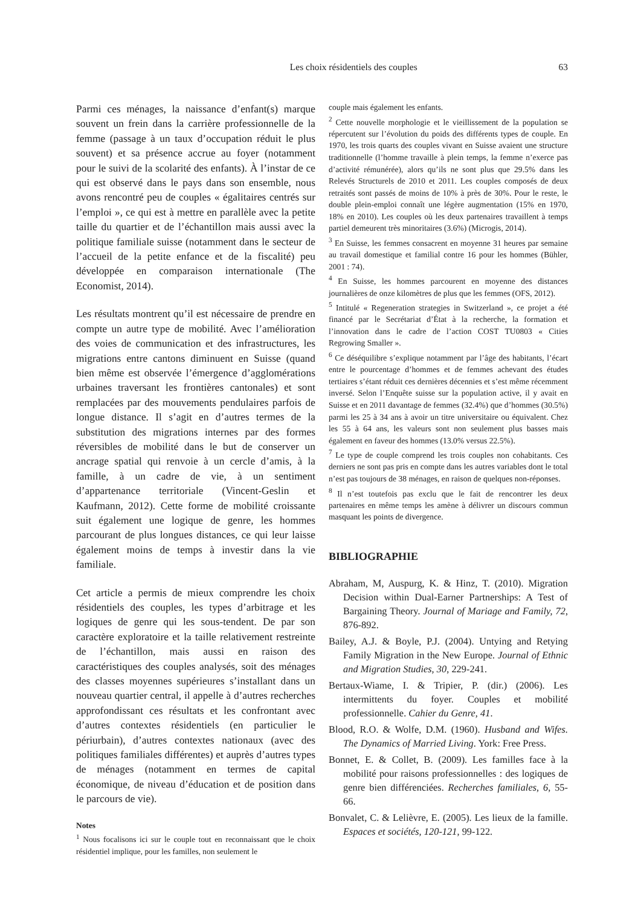Les choix résidentiels des couples 63
Parmi ces ménages, la naissance d’enfant(s) marque souvent un frein dans la carrière professionnelle de la femme (passage à un taux d’occupation réduit le plus souvent) et sa présence accrue au foyer (notamment pour le suivi de la scolarité des enfants). À l’instar de ce qui est observé dans le pays dans son ensemble, nous avons rencontré peu de couples « égalitaires centrés sur l’emploi », ce qui est à mettre en parallèle avec la petite taille du quartier et de l’échantillon mais aussi avec la politique familiale suisse (notamment dans le secteur de l’accueil de la petite enfance et de la fiscalité) peu développée en comparaison internationale (The Economist, 2014).
Les résultats montrent qu’il est nécessaire de prendre en compte un autre type de mobilité. Avec l’amélioration des voies de communication et des infrastructures, les migrations entre cantons diminuent en Suisse (quand bien même est observée l’émergence d’agglomérations urbaines traversant les frontières cantonales) et sont remplacées par des mouvements pendulaires parfois de longue distance. Il s’agit en d’autres termes de la substitution des migrations internes par des formes réversibles de mobilité dans le but de conserver un ancrage spatial qui renvoie à un cercle d’amis, à la famille, à un cadre de vie, à un sentiment d’appartenance territoriale (Vincent-Geslin et Kaufmann, 2012). Cette forme de mobilité croissante suit également une logique de genre, les hommes parcourant de plus longues distances, ce qui leur laisse également moins de temps à investir dans la vie familiale.
Cet article a permis de mieux comprendre les choix résidentiels des couples, les types d’arbitrage et les logiques de genre qui les sous-tendent. De par son caractère exploratoire et la taille relativement restreinte de l’échantillon, mais aussi en raison des caractéristiques des couples analysés, soit des ménages des classes moyennes supérieures s’installant dans un nouveau quartier central, il appelle à d’autres recherches approfondissant ces résultats et les confrontant avec d’autres contextes résidentiels (en particulier le périurbain), d’autres contextes nationaux (avec des politiques familiales différentes) et auprès d’autres types de ménages (notamment en termes de capital économique, de niveau d’éducation et de position dans le parcours de vie).
Notes
<sup>1</sup> Nous focalisons ici sur le couple tout en reconnaissant que le choix résidentiel implique, pour les familles, non seulement le
couple mais également les enfants.
<sup>2</sup> Cette nouvelle morphologie et le vieillissement de la population se répercutent sur l’évolution du poids des différents types de couple. En 1970, les trois quarts des couples vivant en Suisse avaient une structure traditionnelle (l’homme travaille à plein temps, la femme n’exerce pas d’activité rémunérée), alors qu’ils ne sont plus que 29.5% dans les Relevés Structurels de 2010 et 2011. Les couples composés de deux retraités sont passés de moins de 10% à près de 30%. Pour le reste, le double plein-emploi connaît une légère augmentation (15% en 1970, 18% en 2010). Les couples où les deux partenaires travaillent à temps partiel demeurent très minoritaires (3.6%) (Microgis, 2014).
<sup>3</sup> En Suisse, les femmes consacrent en moyenne 31 heures par semaine au travail domestique et familial contre 16 pour les hommes (Bühler, 2001 : 74).
<sup>4</sup> En Suisse, les hommes parcourent en moyenne des distances journalières de onze kilomètres de plus que les femmes (OFS, 2012).
<sup>5</sup> Intitulé « Regeneration strategies in Switzerland », ce projet a été financé par le Secrétariat d’État à la recherche, la formation et l’innovation dans le cadre de l’action COST TU0803 « Cities Regrowing Smaller ».
<sup>6</sup> Ce déséquilibre s’explique notamment par l’âge des habitants, l’écart entre le pourcentage d’hommes et de femmes achevant des études tertiaires s’étant réduit ces dernières décennies et s’est même récemment inversé. Selon l’Enquête suisse sur la population active, il y avait en Suisse et en 2011 davantage de femmes (32.4%) que d’hommes (30.5%) parmi les 25 à 34 ans à avoir un titre universitaire ou équivalent. Chez les 55 à 64 ans, les valeurs sont non seulement plus basses mais également en faveur des hommes (13.0% versus 22.5%).
<sup>7</sup> Le type de couple comprend les trois couples non cohabitants. Ces derniers ne sont pas pris en compte dans les autres variables dont le total n’est pas toujours de 38 ménages, en raison de quelques non-réponses.
<sup>8</sup> Il n’est toutefois pas exclu que le fait de rencontrer les deux partenaires en même temps les amène à délivrer un discours commun masquant les points de divergence.
BIBLIOGRAPHIE
Abraham, M, Auspurg, K. & Hinz, T. (2010). Migration Decision within Dual-Earner Partnerships: A Test of Bargaining Theory. Journal of Mariage and Family, 72, 876-892.
Bailey, A.J. & Boyle, P.J. (2004). Untying and Retying Family Migration in the New Europe. Journal of Ethnic and Migration Studies, 30, 229-241.
Bertaux-Wiame, I. & Tripier, P. (dir.) (2006). Les intermittents du foyer. Couples et mobilité professionnelle. Cahier du Genre, 41.
Blood, R.O. & Wolfe, D.M. (1960). Husband and Wifes. The Dynamics of Married Living. York: Free Press.
Bonnet, E. & Collet, B. (2009). Les familles face à la mobilité pour raisons professionnelles : des logiques de genre bien différenciées. Recherches familiales, 6, 55-66.
Bonvalet, C. & Lelièvre, E. (2005). Les lieux de la famille. Espaces et sociétés, 120-121, 99-122.